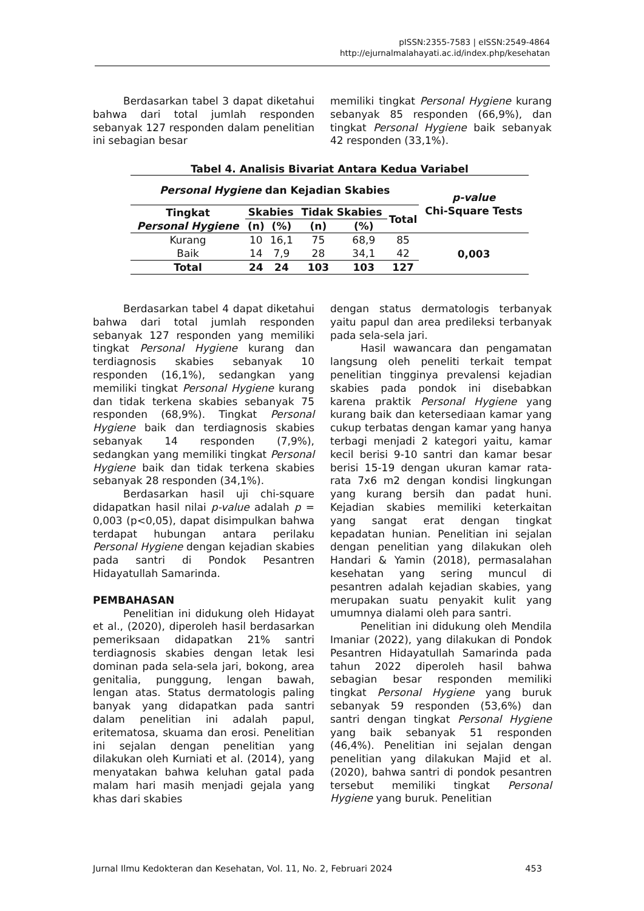pISSN:2355-7583 | eISSN:2549-4864
http://ejurnalmalahayati.ac.id/index.php/kesehatan
Berdasarkan tabel 3 dapat diketahui bahwa dari total jumlah responden sebanyak 127 responden dalam penelitian ini sebagian besar
memiliki tingkat Personal Hygiene kurang sebanyak 85 responden (66,9%), dan tingkat Personal Hygiene baik sebanyak 42 responden (33,1%).
Tabel 4. Analisis Bivariat Antara Kedua Variabel
| Personal Hygiene dan Kejadian Skabies | | | | | | p-value Chi-Square Tests |
| --- | --- | --- | --- | --- | --- | --- |
| Tingkat Personal Hygiene | Skabies | | Tidak Skabies | | Total | |
| | (n) | (%) | (n) | (%) | | |
| Kurang | 10 | 16,1 | 75 | 68,9 | 85 | 0,003 |
| Baik | 14 | 7,9 | 28 | 34,1 | 42 | |
| Total | 24 | 24 | 103 | 103 | 127 | |
Berdasarkan tabel 4 dapat diketahui bahwa dari total jumlah responden sebanyak 127 responden yang memiliki tingkat Personal Hygiene kurang dan terdiagnosis skabies sebanyak 10 responden (16,1%), sedangkan yang memiliki tingkat Personal Hygiene kurang dan tidak terkena skabies sebanyak 75 responden (68,9%). Tingkat Personal Hygiene baik dan terdiagnosis skabies sebanyak 14 responden (7,9%), sedangkan yang memiliki tingkat Personal Hygiene baik dan tidak terkena skabies sebanyak 28 responden (34,1%).
Berdasarkan hasil uji chi-square didapatkan hasil nilai p-value adalah p = 0,003 (p<0,05), dapat disimpulkan bahwa terdapat hubungan antara perilaku Personal Hygiene dengan kejadian skabies pada santri di Pondok Pesantren Hidayatullah Samarinda.
PEMBAHASAN
Penelitian ini didukung oleh Hidayat et al., (2020), diperoleh hasil berdasarkan pemeriksaan didapatkan 21% santri terdiagnosis skabies dengan letak lesi dominan pada sela-sela jari, bokong, area genitalia, punggung, lengan bawah, lengan atas. Status dermatologis paling banyak yang didapatkan pada santri dalam penelitian ini adalah papul, eritematosa, skuama dan erosi. Penelitian ini sejalan dengan penelitian yang dilakukan oleh Kurniati et al. (2014), yang menyatakan bahwa keluhan gatal pada malam hari masih menjadi gejala yang khas dari skabies
dengan status dermatologis terbanyak yaitu papul dan area predileksi terbanyak pada sela-sela jari.
Hasil wawancara dan pengamatan langsung oleh peneliti terkait tempat penelitian tingginya prevalensi kejadian skabies pada pondok ini disebabkan karena praktik Personal Hygiene yang kurang baik dan ketersediaan kamar yang cukup terbatas dengan kamar yang hanya terbagi menjadi 2 kategori yaitu, kamar kecil berisi 9-10 santri dan kamar besar berisi 15-19 dengan ukuran kamar rata-rata 7x6 m2 dengan kondisi lingkungan yang kurang bersih dan padat huni. Kejadian skabies memiliki keterkaitan yang sangat erat dengan tingkat kepadatan hunian. Penelitian ini sejalan dengan penelitian yang dilakukan oleh Handari & Yamin (2018), permasalahan kesehatan yang sering muncul di pesantren adalah kejadian skabies, yang merupakan suatu penyakit kulit yang umumnya dialami oleh para santri.
Penelitian ini didukung oleh Mendila Imaniar (2022), yang dilakukan di Pondok Pesantren Hidayatullah Samarinda pada tahun 2022 diperoleh hasil bahwa sebagian besar responden memiliki tingkat Personal Hygiene yang buruk sebanyak 59 responden (53,6%) dan santri dengan tingkat Personal Hygiene yang baik sebanyak 51 responden (46,4%). Penelitian ini sejalan dengan penelitian yang dilakukan Majid et al. (2020), bahwa santri di pondok pesantren tersebut memiliki tingkat Personal Hygiene yang buruk. Penelitian
Jurnal Ilmu Kedokteran dan Kesehatan, Vol. 11, No. 2, Februari 2024 453